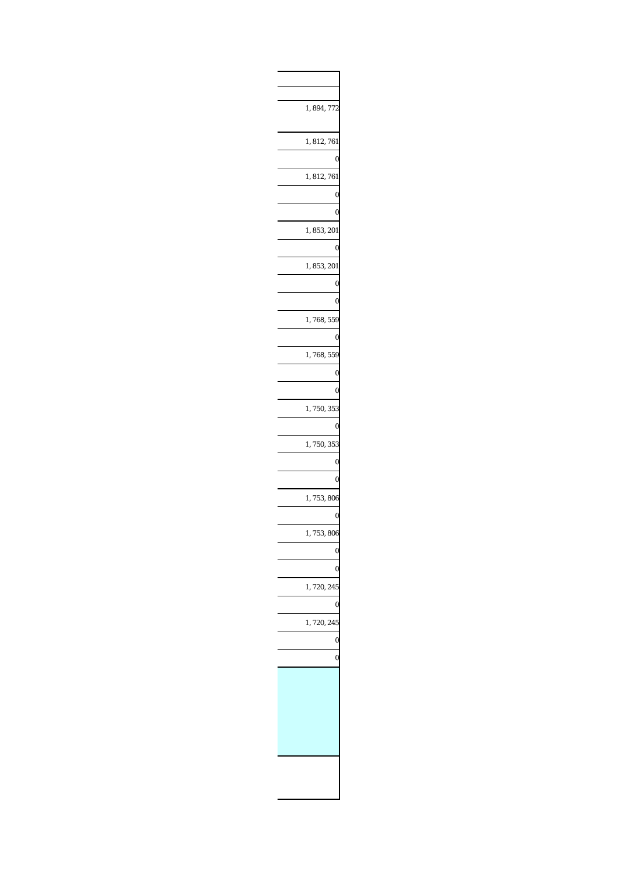| 1, 894, 772 |
| 1, 812, 761 |
| 0 |
| 1, 812, 761 |
| 0 |
| 0 |
| 1, 853, 201 |
| 0 |
| 1, 853, 201 |
| 0 |
| 0 |
| 1, 768, 559 |
| 0 |
| 1, 768, 559 |
| 0 |
| 0 |
| 1, 750, 353 |
| 0 |
| 1, 750, 353 |
| 0 |
| 0 |
| 1, 753, 806 |
| 0 |
| 1, 753, 806 |
| 0 |
| 0 |
| 1, 720, 245 |
| 0 |
| 1, 720, 245 |
| 0 |
| 0 |